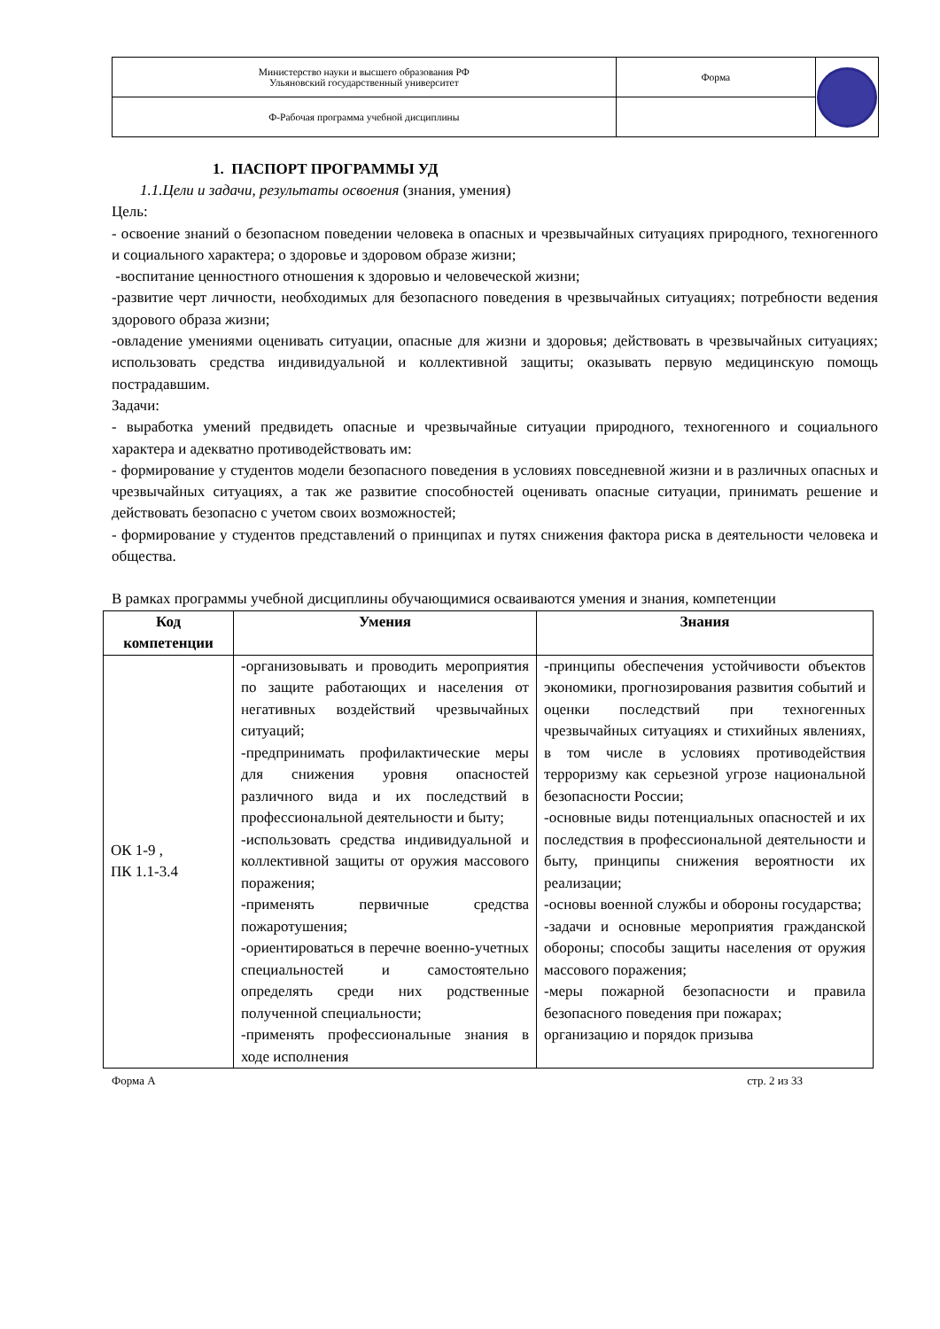| Министерство науки и высшего образования РФ Ульяновский государственный университет | Форма | |
| Ф-Рабочая программа учебной дисциплины | | |
1. ПАСПОРТ ПРОГРАММЫ УД
1.1.Цели и задачи, результаты освоения (знания, умения)
Цель:
- освоение знаний о безопасном поведении человека в опасных и чрезвычайных ситуациях природного, техногенного и социального характера; о здоровье и здоровом образе жизни;
-воспитание ценностного отношения к здоровью и человеческой жизни;
-развитие черт личности, необходимых для безопасного поведения в чрезвычайных ситуациях; потребности ведения здорового образа жизни;
-овладение умениями оценивать ситуации, опасные для жизни и здоровья; действовать в чрезвычайных ситуациях; использовать средства индивидуальной и коллективной защиты; оказывать первую медицинскую помощь пострадавшим.
Задачи:
- выработка умений предвидеть опасные и чрезвычайные ситуации природного, техногенного и социального характера и адекватно противодействовать им:
- формирование у студентов модели безопасного поведения в условиях повседневной жизни и в различных опасных и чрезвычайных ситуациях, а так же развитие способностей оценивать опасные ситуации, принимать решение и действовать безопасно с учетом своих возможностей;
- формирование у студентов представлений о принципах и путях снижения фактора риска в деятельности человека и общества.
В рамках программы учебной дисциплины обучающимися осваиваются умения и знания, компетенции
| Код компетенции | Умения | Знания |
| --- | --- | --- |
| ОК 1-9 , ПК 1.1-3.4 | -организовывать и проводить мероприятия по защите работающих и населения от негативных воздействий чрезвычайных ситуаций; -предпринимать профилактические меры для снижения уровня опасностей различного вида и их последствий в профессиональной деятельности и быту; -использовать средства индивидуальной и коллективной защиты от оружия массового поражения; -применять первичные средства пожаротушения; -ориентироваться в перечне военно-учетных специальностей и самостоятельно определять среди них родственные полученной специальности; -применять профессиональные знания в ходе исполнения | -принципы обеспечения устойчивости объектов экономики, прогнозирования развития событий и оценки последствий при техногенных чрезвычайных ситуациях и стихийных явлениях, в том числе в условиях противодействия терроризму как серьезной угрозе национальной безопасности России; -основные виды потенциальных опасностей и их последствия в профессиональной деятельности и быту, принципы снижения вероятности их реализации; -основы военной службы и обороны государства; -задачи и основные мероприятия гражданской обороны; способы защиты населения от оружия массового поражения; -меры пожарной безопасности и правила безопасного поведения при пожарах; организацию и порядок призыва |
Форма А стр. 2 из 33